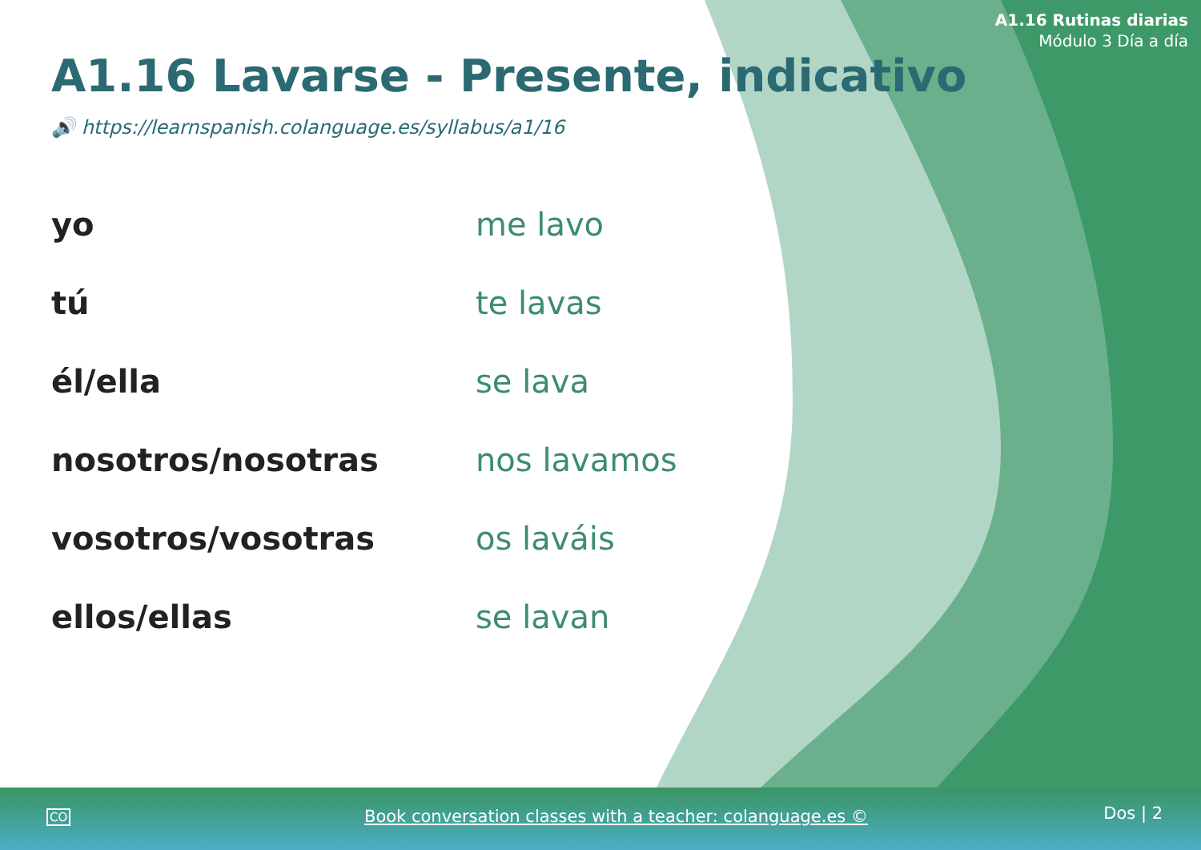A1.16 Rutinas diarias
Módulo 3 Día a día
A1.16 Lavarse - Presente, indicativo
🔊 https://learnspanish.colanguage.es/syllabus/a1/16
| yo | me lavo |
| tú | te lavas |
| él/ella | se lava |
| nosotros/nosotras | nos lavamos |
| vosotros/vosotras | os laváis |
| ellos/ellas | se lavan |
CO Book conversation classes with a teacher: colanguage.es © Dos | 2